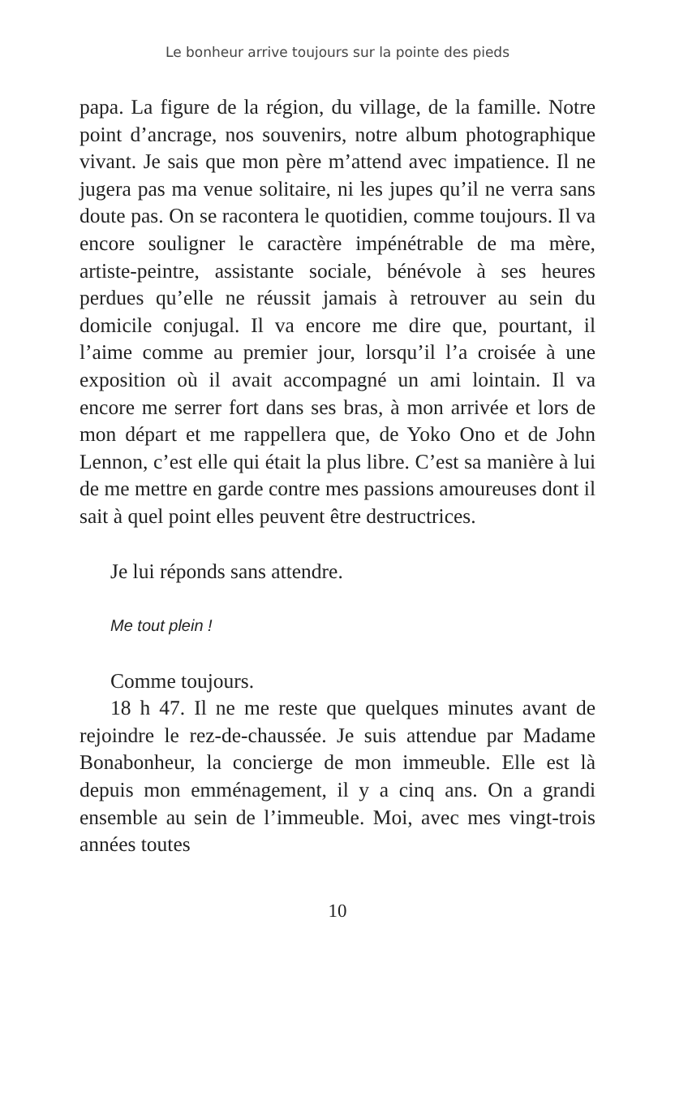Le bonheur arrive toujours sur la pointe des pieds
papa. La figure de la région, du village, de la famille. Notre point d’ancrage, nos souvenirs, notre album photographique vivant. Je sais que mon père m’attend avec impatience. Il ne jugera pas ma venue solitaire, ni les jupes qu’il ne verra sans doute pas. On se racontera le quotidien, comme toujours. Il va encore souligner le caractère impénétrable de ma mère, artiste-peintre, assistante sociale, bénévole à ses heures perdues qu’elle ne réussit jamais à retrouver au sein du domicile conjugal. Il va encore me dire que, pourtant, il l’aime comme au premier jour, lorsqu’il l’a croisée à une exposition où il avait accompagné un ami lointain. Il va encore me serrer fort dans ses bras, à mon arrivée et lors de mon départ et me rappellera que, de Yoko Ono et de John Lennon, c’est elle qui était la plus libre. C’est sa manière à lui de me mettre en garde contre mes passions amoureuses dont il sait à quel point elles peuvent être destructrices.
Je lui réponds sans attendre.
Me tout plein !
Comme toujours.
18 h 47. Il ne me reste que quelques minutes avant de rejoindre le rez-de-chaussée. Je suis attendue par Madame Bonabonheur, la concierge de mon immeuble. Elle est là depuis mon emménagement, il y a cinq ans. On a grandi ensemble au sein de l’immeuble. Moi, avec mes vingt-trois années toutes
10